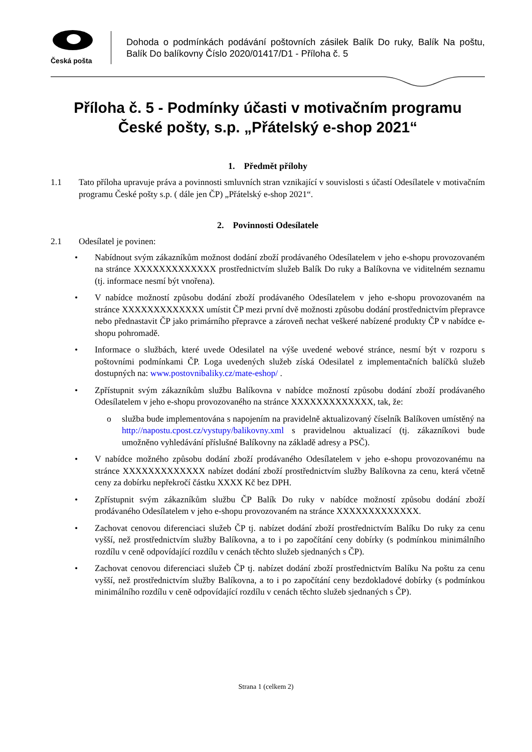Česká pošta
Dohoda o podmínkách podávání poštovních zásilek Balík Do ruky, Balík Na poštu, Balík Do balíkovny Číslo 2020/01417/D1 - Příloha č. 5
Příloha č. 5 - Podmínky účasti v motivačním programu České pošty, s.p. „Přátelský e-shop 2021“
1. Předmět přílohy
1.1 Tato příloha upravuje práva a povinnosti smluvních stran vznikající v souvislosti s účastí Odesílatele v motivačním programu České pošty s.p. ( dále jen ČP) „Přátelský e-shop 2021“.
2. Povinnosti Odesílatele
2.1 Odesílatel je povinen:
• Nabídnout svým zákazníkům možnost dodání zboží prodávaného Odesílatelem v jeho e-shopu provozovaném na stránce XXXXXXXXXXXXX prostřednictvím služeb Balík Do ruky a Balíkovna ve viditelném seznamu (tj. informace nesmí být vnořena).
• V nabídce možností způsobu dodání zboží prodávaného Odesílatelem v jeho e-shopu provozovaném na stránce XXXXXXXXXXXXX umístit ČP mezi první dvě možnosti způsobu dodání prostřednictvím přepravce nebo přednastavit ČP jako primárního přepravce a zároveň nechat veškeré nabízené produkty ČP v nabídce e-shopu pohromadě.
• Informace o službách, které uvede Odesilatel na výše uvedené webové stránce, nesmí být v rozporu s poštovními podmínkami ČP. Loga uvedených služeb získá Odesilatel z implementačních balíčků služeb dostupných na: www.postovnibaliky.cz/mate-eshop/ .
• Zpřístupnit svým zákazníkům službu Balíkovna v nabídce možností způsobu dodání zboží prodávaného Odesílatelem v jeho e-shopu provozovaného na stránce XXXXXXXXXXXXX, tak, že:
o služba bude implementována s napojením na pravidelně aktualizovaný číselník Balíkoven umístěný na http://napostu.cpost.cz/vystupy/balikovny.xml s pravidelnou aktualizací (tj. zákazníkovi bude umožněno vyhledávání příslušné Balíkovny na základě adresy a PSČ).
• V nabídce možného způsobu dodání zboží prodávaného Odesílatelem v jeho e-shopu provozovanému na stránce XXXXXXXXXXXXX nabízet dodání zboží prostřednictvím služby Balíkovna za cenu, která včetně ceny za dobírku nepřekročí částku XXXX Kč bez DPH.
• Zpřístupnit svým zákazníkům službu ČP Balík Do ruky v nabídce možností způsobu dodání zboží prodávaného Odesílatelem v jeho e-shopu provozovaném na stránce XXXXXXXXXXXXX.
• Zachovat cenovou diferenciaci služeb ČP tj. nabízet dodání zboží prostřednictvím Balíku Do ruky za cenu vyšší, než prostřednictvím služby Balíkovna, a to i po započítání ceny dobírky (s podmínkou minimálního rozdílu v ceně odpovídající rozdílu v cenách těchto služeb sjednaných s ČP).
• Zachovat cenovou diferenciaci služeb ČP tj. nabízet dodání zboží prostřednictvím Balíku Na poštu za cenu vyšší, než prostřednictvím služby Balíkovna, a to i po započítání ceny bezdokladové dobírky (s podmínkou minimálního rozdílu v ceně odpovídající rozdílu v cenách těchto služeb sjednaných s ČP).
Strana 1 (celkem 2)